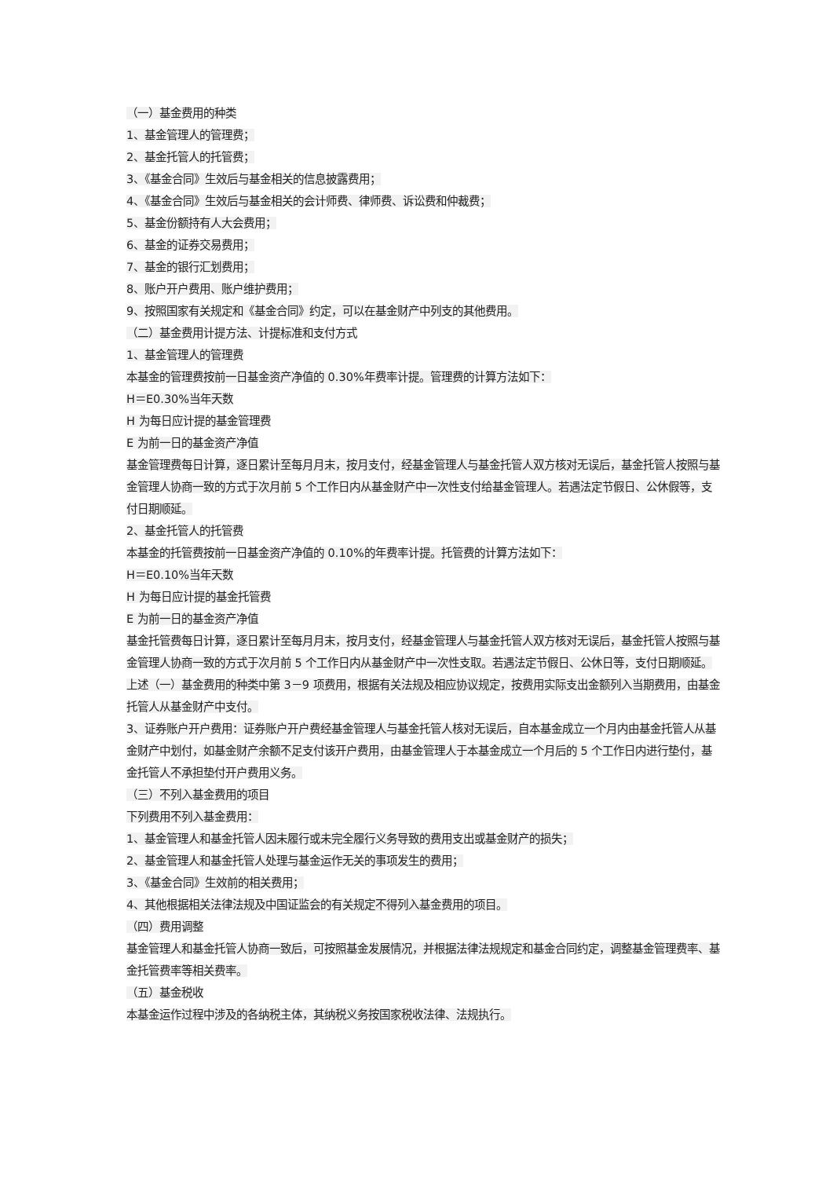（一）基金费用的种类
1、基金管理人的管理费；
2、基金托管人的托管费；
3、《基金合同》生效后与基金相关的信息披露费用；
4、《基金合同》生效后与基金相关的会计师费、律师费、诉讼费和仲裁费；
5、基金份额持有人大会费用；
6、基金的证券交易费用；
7、基金的银行汇划费用；
8、账户开户费用、账户维护费用；
9、按照国家有关规定和《基金合同》约定，可以在基金财产中列支的其他费用。
（二）基金费用计提方法、计提标准和支付方式
1、基金管理人的管理费
本基金的管理费按前一日基金资产净值的 0.30%年费率计提。管理费的计算方法如下：
H＝E0.30%当年天数
H 为每日应计提的基金管理费
E 为前一日的基金资产净值
基金管理费每日计算，逐日累计至每月月末，按月支付，经基金管理人与基金托管人双方核对无误后，基金托管人按照与基金管理人协商一致的方式于次月前 5 个工作日内从基金财产中一次性支付给基金管理人。若遇法定节假日、公休假等，支付日期顺延。
2、基金托管人的托管费
本基金的托管费按前一日基金资产净值的 0.10%的年费率计提。托管费的计算方法如下：
H＝E0.10%当年天数
H 为每日应计提的基金托管费
E 为前一日的基金资产净值
基金托管费每日计算，逐日累计至每月月末，按月支付，经基金管理人与基金托管人双方核对无误后，基金托管人按照与基金管理人协商一致的方式于次月前 5 个工作日内从基金财产中一次性支取。若遇法定节假日、公休日等，支付日期顺延。
上述（一）基金费用的种类中第 3－9 项费用，根据有关法规及相应协议规定，按费用实际支出金额列入当期费用，由基金托管人从基金财产中支付。
3、证券账户开户费用：证券账户开户费经基金管理人与基金托管人核对无误后，自本基金成立一个月内由基金托管人从基金财产中划付，如基金财产余额不足支付该开户费用，由基金管理人于本基金成立一个月后的 5 个工作日内进行垫付，基金托管人不承担垫付开户费用义务。
（三）不列入基金费用的项目
下列费用不列入基金费用：
1、基金管理人和基金托管人因未履行或未完全履行义务导致的费用支出或基金财产的损失；
2、基金管理人和基金托管人处理与基金运作无关的事项发生的费用；
3、《基金合同》生效前的相关费用；
4、其他根据相关法律法规及中国证监会的有关规定不得列入基金费用的项目。
（四）费用调整
基金管理人和基金托管人协商一致后，可按照基金发展情况，并根据法律法规规定和基金合同约定，调整基金管理费率、基金托管费率等相关费率。
（五）基金税收
本基金运作过程中涉及的各纳税主体，其纳税义务按国家税收法律、法规执行。